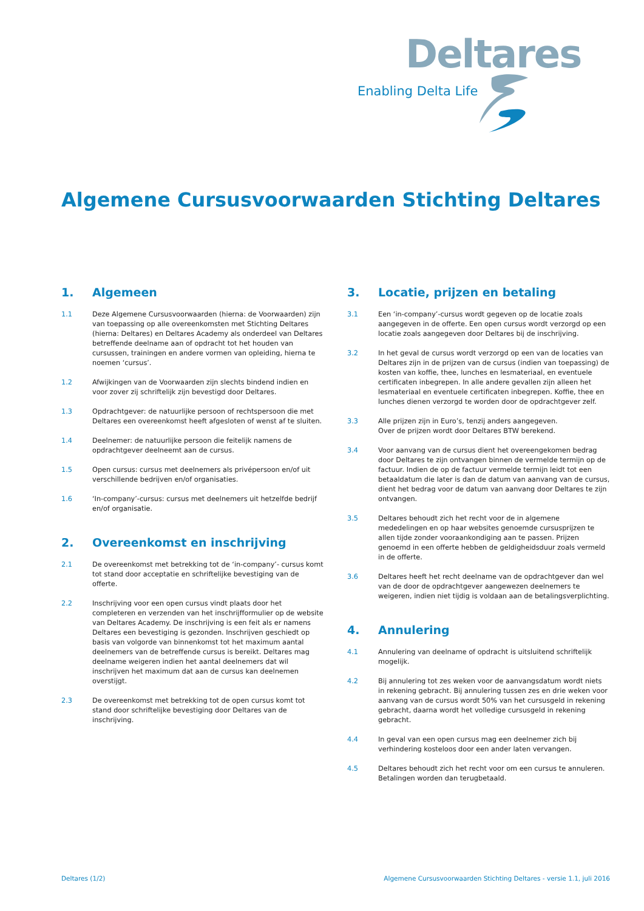Deltares
Enabling Delta Life
Algemene Cursusvoorwaarden Stichting Deltares
1. Algemeen
1.1 Deze Algemene Cursusvoorwaarden (hierna: de Voorwaarden) zijn van toepassing op alle overeenkomsten met Stichting Deltares (hierna: Deltares) en Deltares Academy als onderdeel van Deltares betreffende deelname aan of opdracht tot het houden van cursussen, trainingen en andere vormen van opleiding, hierna te noemen ‘cursus’.
1.2 Afwijkingen van de Voorwaarden zijn slechts bindend indien en voor zover zij schriftelijk zijn bevestigd door Deltares.
1.3 Opdrachtgever: de natuurlijke persoon of rechtspersoon die met Deltares een overeenkomst heeft afgesloten of wenst af te sluiten.
1.4 Deelnemer: de natuurlijke persoon die feitelijk namens de opdrachtgever deelneemt aan de cursus.
1.5 Open cursus: cursus met deelnemers als privépersoon en/of uit verschillende bedrijven en/of organisaties.
1.6 ‘In-company’-cursus: cursus met deelnemers uit hetzelfde bedrijf en/of organisatie.
2. Overeenkomst en inschrijving
2.1 De overeenkomst met betrekking tot de ‘in-company’- cursus komt tot stand door acceptatie en schriftelijke bevestiging van de offerte.
2.2 Inschrijving voor een open cursus vindt plaats door het completeren en verzenden van het inschrijfformulier op de website van Deltares Academy. De inschrijving is een feit als er namens Deltares een bevestiging is gezonden. Inschrijven geschiedt op basis van volgorde van binnenkomst tot het maximum aantal deelnemers van de betreffende cursus is bereikt. Deltares mag deelname weigeren indien het aantal deelnemers dat wil inschrijven het maximum dat aan de cursus kan deelnemen overstijgt.
2.3 De overeenkomst met betrekking tot de open cursus komt tot stand door schriftelijke bevestiging door Deltares van de inschrijving.
3. Locatie, prijzen en betaling
3.1 Een ‘in-company’-cursus wordt gegeven op de locatie zoals aangegeven in de offerte. Een open cursus wordt verzorgd op een locatie zoals aangegeven door Deltares bij de inschrijving.
3.2 In het geval de cursus wordt verzorgd op een van de locaties van Deltares zijn in de prijzen van de cursus (indien van toepassing) de kosten van koffie, thee, lunches en lesmateriaal, en eventuele certificaten inbegrepen. In alle andere gevallen zijn alleen het lesmateriaal en eventuele certificaten inbegrepen. Koffie, thee en lunches dienen verzorgd te worden door de opdrachtgever zelf.
3.3 Alle prijzen zijn in Euro’s, tenzij anders aangegeven.
Over de prijzen wordt door Deltares BTW berekend.
3.4 Voor aanvang van de cursus dient het overeengekomen bedrag door Deltares te zijn ontvangen binnen de vermelde termijn op de factuur. Indien de op de factuur vermelde termijn leidt tot een betaaldatum die later is dan de datum van aanvang van de cursus, dient het bedrag voor de datum van aanvang door Deltares te zijn ontvangen.
3.5 Deltares behoudt zich het recht voor de in algemene mededelingen en op haar websites genoemde cursusprijzen te allen tijde zonder vooraankondiging aan te passen. Prijzen genoemd in een offerte hebben de geldigheidsduur zoals vermeld in de offerte.
3.6 Deltares heeft het recht deelname van de opdrachtgever dan wel van de door de opdrachtgever aangewezen deelnemers te weigeren, indien niet tijdig is voldaan aan de betalingsverplichting.
4. Annulering
4.1 Annulering van deelname of opdracht is uitsluitend schriftelijk mogelijk.
4.2 Bij annulering tot zes weken voor de aanvangsdatum wordt niets in rekening gebracht. Bij annulering tussen zes en drie weken voor aanvang van de cursus wordt 50% van het cursusgeld in rekening gebracht, daarna wordt het volledige cursusgeld in rekening gebracht.
4.4 In geval van een open cursus mag een deelnemer zich bij verhindering kosteloos door een ander laten vervangen.
4.5 Deltares behoudt zich het recht voor om een cursus te annuleren. Betalingen worden dan terugbetaald.
Deltares (1/2)
Algemene Cursusvoorwaarden Stichting Deltares - versie 1.1, juli 2016